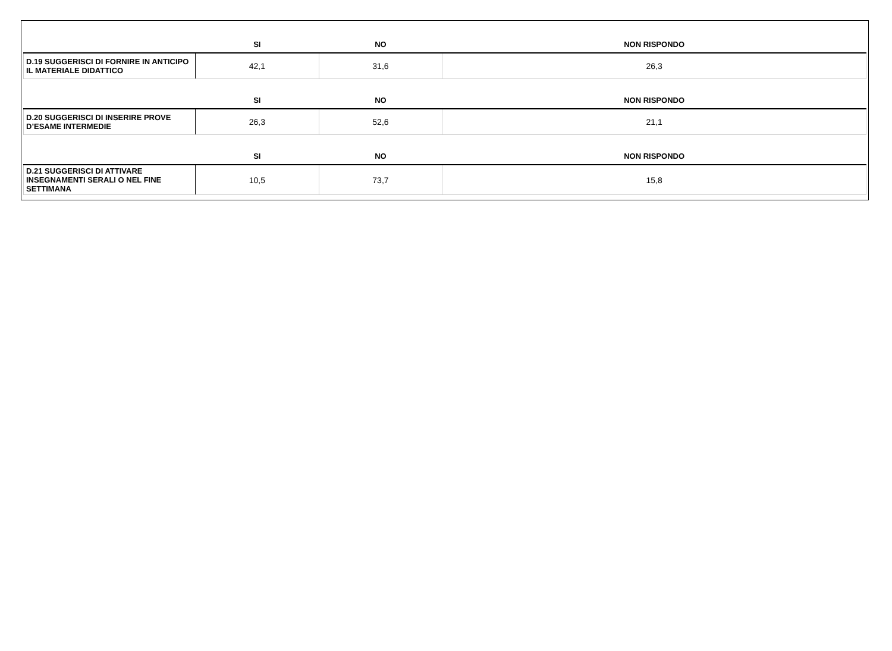| | SI | NO | NON RISPONDO |
| --- | --- | --- | --- |
| D.19 SUGGERISCI DI FORNIRE IN ANTICIPO IL MATERIALE DIDATTICO | 42,1 | 31,6 | 26,3 |
| | SI | NO | NON RISPONDO |
| D.20 SUGGERISCI DI INSERIRE PROVE D’ESAME INTERMEDIE | 26,3 | 52,6 | 21,1 |
| | SI | NO | NON RISPONDO |
| D.21 SUGGERISCI DI ATTIVARE INSEGNAMENTI SERALI O NEL FINE SETTIMANA | 10,5 | 73,7 | 15,8 |